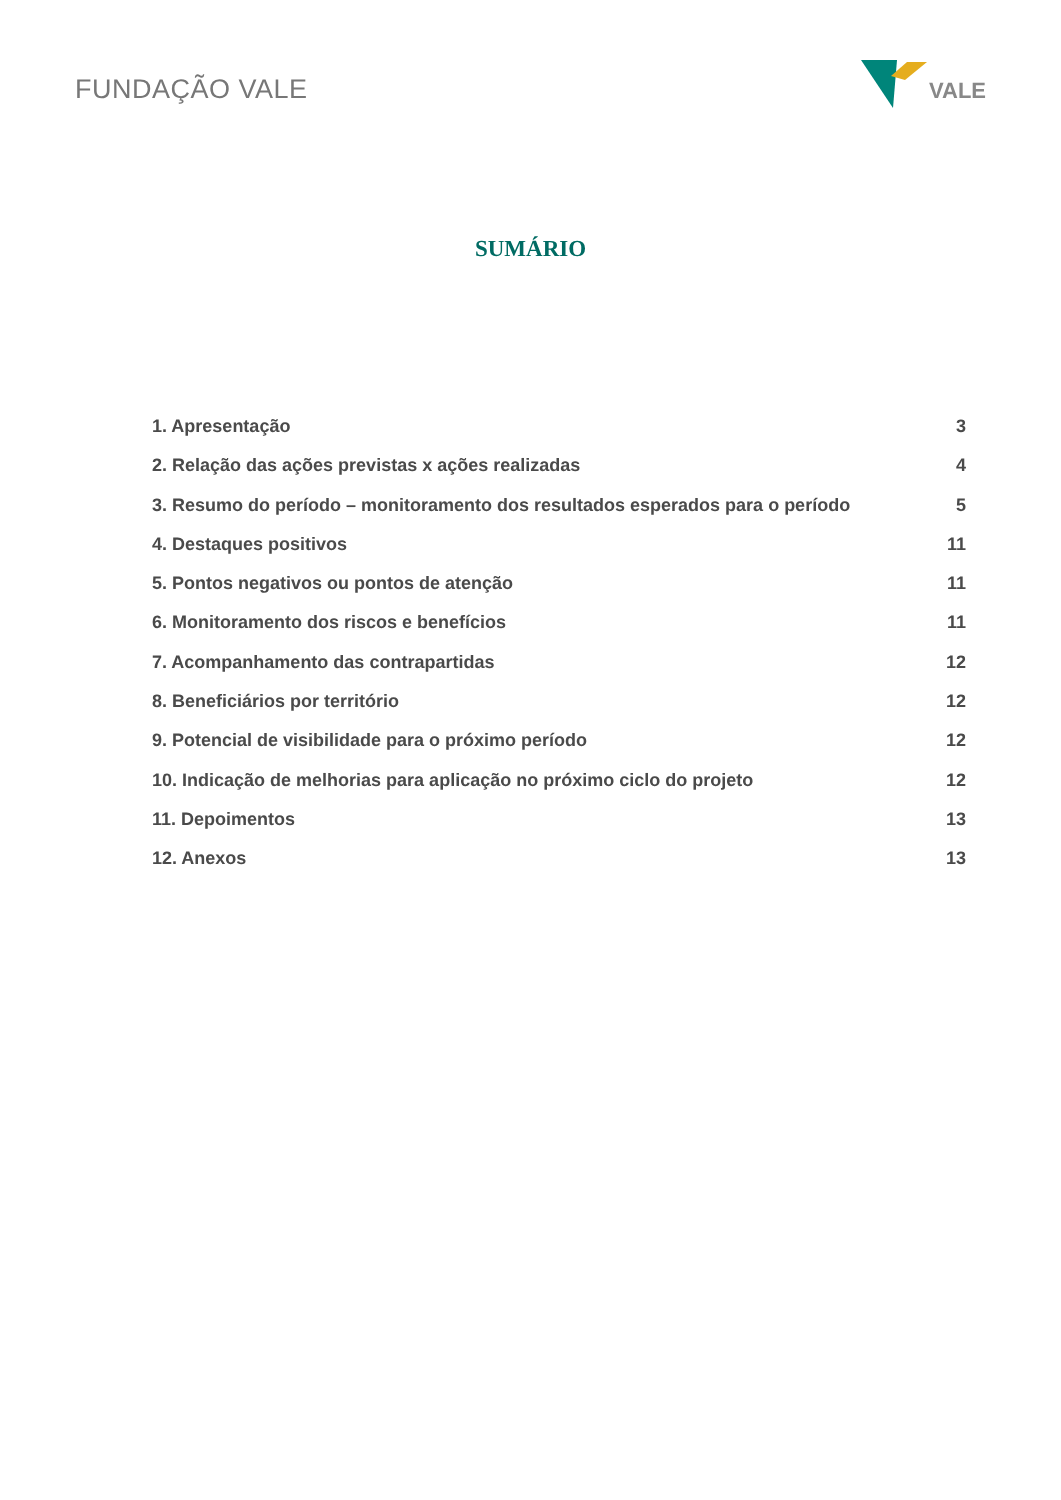FUNDAÇÃO VALE
VALE
SUMÁRIO
1. Apresentação 3
2. Relação das ações previstas x ações realizadas 4
3. Resumo do período – monitoramento dos resultados esperados para o período 5
4. Destaques positivos 11
5. Pontos negativos ou pontos de atenção 11
6. Monitoramento dos riscos e benefícios 11
7. Acompanhamento das contrapartidas 12
8. Beneficiários por território 12
9. Potencial de visibilidade para o próximo período 12
10. Indicação de melhorias para aplicação no próximo ciclo do projeto 12
11. Depoimentos 13
12. Anexos 13